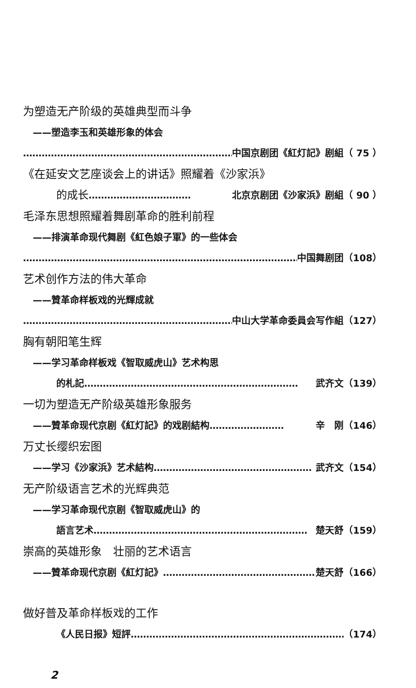为塑造无产阶级的英雄典型而斗争
——塑造李玉和英雄形象的体会
…………………………………………………………… 中国京剧团《紅灯記》剧組（ 75 ）
《在延安文艺座谈会上的讲话》照耀着《沙家浜》
的成长 …………………………… 北京京剧团《沙家浜》剧組（ 90 ）
毛泽东思想照耀着舞剧革命的胜利前程
——排演革命现代舞剧《紅色娘子軍》的一些体会
…………………………………………………………………………………… 中国舞剧团（108）
艺术创作方法的伟大革命
——贊革命样板戏的光輝成就
…………………………………………………………… 中山大学革命委員会写作組（127）
胸有朝阳笔生辉
——学习革命样板戏《智取威虎山》艺术构思
的札記 …………………………………………………………… 武齐文（139）
一切为塑造无产阶级英雄形象服务
——贊革命现代京剧《紅灯記》的戏剧結构 …………………… 辛　刚（146）
万丈长缨织宏图
——学习《沙家浜》艺术結构 …………………………………………… 武齐文（154）
无产阶级语言艺术的光辉典范
——学习革命现代京剧《智取威虎山》的
語言艺术 …………………………………………………………… 楚天舒（159）
崇高的英雄形象　壮丽的艺术语言
——贊革命现代京剧《紅灯記》 …………………………………………… 楚天舒（166）
做好普及革命样板戏的工作
《人民日报》短評 …………………………………………………………… （174）
2